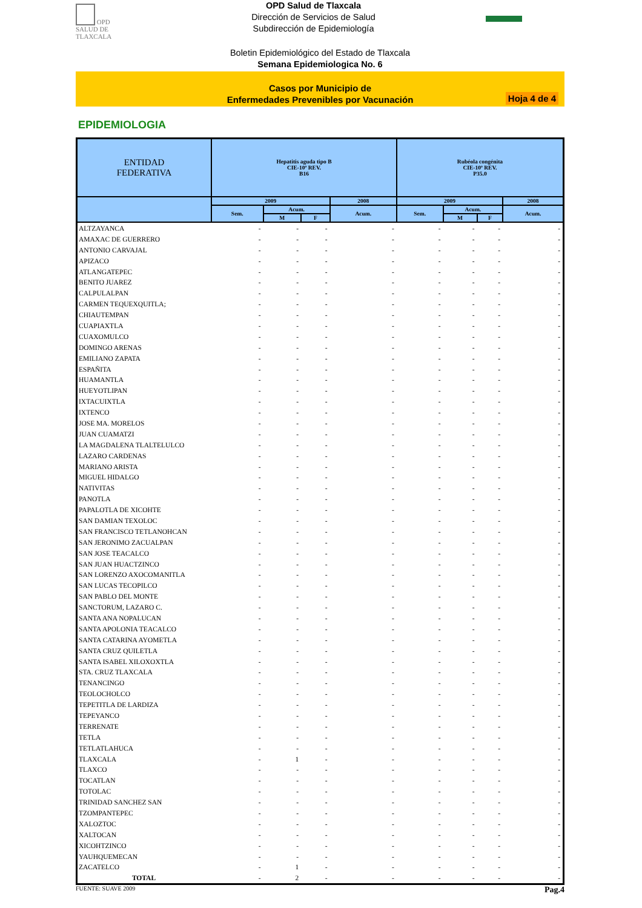OPD
SALUD DE TLAXCALA
OPD Salud de Tlaxcala
Dirección de Servicios de Salud
Subdirección de Epidemiología
Boletin Epidemiológico del Estado de Tlaxcala
Semana Epidemiologica No. 6
Casos por Municipio de
Enfermedades Prevenibles por Vacunación
Hoja 4 de 4
EPIDEMIOLOGIA
| ENTIDAD FEDERATIVA | Hepatitis aguda tipo B CIE-10ª REV. B16 | | | | Rubéola congénita CIE-10ª REV. P35.0 | | | |
| --- | --- | --- | --- | --- | --- | --- | --- | --- |
| | 2009 | | | 2008 | 2009 | | | 2008 |
| | Sem. | Acum. | | Acum. | Sem. | Acum. | | Acum. |
| | | M | F | | | M | F | |
| ALTZAYANCA | - | - | - | - | - | - | - | - |
| AMAXAC DE GUERRERO | - | - | - | - | - | - | - | - |
| ANTONIO CARVAJAL | - | - | - | - | - | - | - | - |
| APIZACO | - | - | - | - | - | - | - | - |
| ATLANGATEPEC | - | - | - | - | - | - | - | - |
| BENITO JUAREZ | - | - | - | - | - | - | - | - |
| CALPULALPAN | - | - | - | - | - | - | - | - |
| CARMEN TEQUEXQUITLA; | - | - | - | - | - | - | - | - |
| CHIAUTEMPAN | - | - | - | - | - | - | - | - |
| CUAPIAXTLA | - | - | - | - | - | - | - | - |
| CUAXOMULCO | - | - | - | - | - | - | - | - |
| DOMINGO ARENAS | - | - | - | - | - | - | - | - |
| EMILIANO ZAPATA | - | - | - | - | - | - | - | - |
| ESPAÑITA | - | - | - | - | - | - | - | - |
| HUAMANTLA | - | - | - | - | - | - | - | - |
| HUEYOTLIPAN | - | - | - | - | - | - | - | - |
| IXTACUIXTLA | - | - | - | - | - | - | - | - |
| IXTENCO | - | - | - | - | - | - | - | - |
| JOSE MA. MORELOS | - | - | - | - | - | - | - | - |
| JUAN CUAMATZI | - | - | - | - | - | - | - | - |
| LA MAGDALENA TLALTELULCO | - | - | - | - | - | - | - | - |
| LAZARO CARDENAS | - | - | - | - | - | - | - | - |
| MARIANO ARISTA | - | - | - | - | - | - | - | - |
| MIGUEL HIDALGO | - | - | - | - | - | - | - | - |
| NATIVITAS | - | - | - | - | - | - | - | - |
| PANOTLA | - | - | - | - | - | - | - | - |
| PAPALOTLA DE XICOHTE | - | - | - | - | - | - | - | - |
| SAN DAMIAN TEXOLOC | - | - | - | - | - | - | - | - |
| SAN FRANCISCO TETLANOHCAN | - | - | - | - | - | - | - | - |
| SAN JERONIMO ZACUALPAN | - | - | - | - | - | - | - | - |
| SAN JOSE TEACALCO | - | - | - | - | - | - | - | - |
| SAN JUAN HUACTZINCO | - | - | - | - | - | - | - | - |
| SAN LORENZO AXOCOMANITLA | - | - | - | - | - | - | - | - |
| SAN LUCAS TECOPILCO | - | - | - | - | - | - | - | - |
| SAN PABLO DEL MONTE | - | - | - | - | - | - | - | - |
| SANCTORUM, LAZARO C. | - | - | - | - | - | - | - | - |
| SANTA ANA NOPALUCAN | - | - | - | - | - | - | - | - |
| SANTA APOLONIA TEACALCO | - | - | - | - | - | - | - | - |
| SANTA CATARINA AYOMETLA | - | - | - | - | - | - | - | - |
| SANTA CRUZ QUILETLA | - | - | - | - | - | - | - | - |
| SANTA ISABEL XILOXOXTLA | - | - | - | - | - | - | - | - |
| STA. CRUZ TLAXCALA | - | - | - | - | - | - | - | - |
| TENANCINGO | - | - | - | - | - | - | - | - |
| TEOLOCHOLCO | - | - | - | - | - | - | - | - |
| TEPETITLA DE LARDIZA | - | - | - | - | - | - | - | - |
| TEPEYANCO | - | - | - | - | - | - | - | - |
| TERRENATE | - | - | - | - | - | - | - | - |
| TETLA | - | - | - | - | - | - | - | - |
| TETLATLAHUCA | - | - | - | - | - | - | - | - |
| TLAXCALA | - | 1 | - | - | - | - | - | - |
| TLAXCO | - | - | - | - | - | - | - | - |
| TOCATLAN | - | - | - | - | - | - | - | - |
| TOTOLAC | - | - | - | - | - | - | - | - |
| TRINIDAD SANCHEZ SAN | - | - | - | - | - | - | - | - |
| TZOMPANTEPEC | - | - | - | - | - | - | - | - |
| XALOZTOC | - | - | - | - | - | - | - | - |
| XALTOCAN | - | - | - | - | - | - | - | - |
| XICOHTZINCO | - | - | - | - | - | - | - | - |
| YAUHQUEMECAN | - | - | - | - | - | - | - | - |
| ZACATELCO | - | 1 | - | - | - | - | - | - |
| TOTAL | - | 2 | - | - | - | - | - | - |
FUENTE: SUAVE 2009 Pag.4